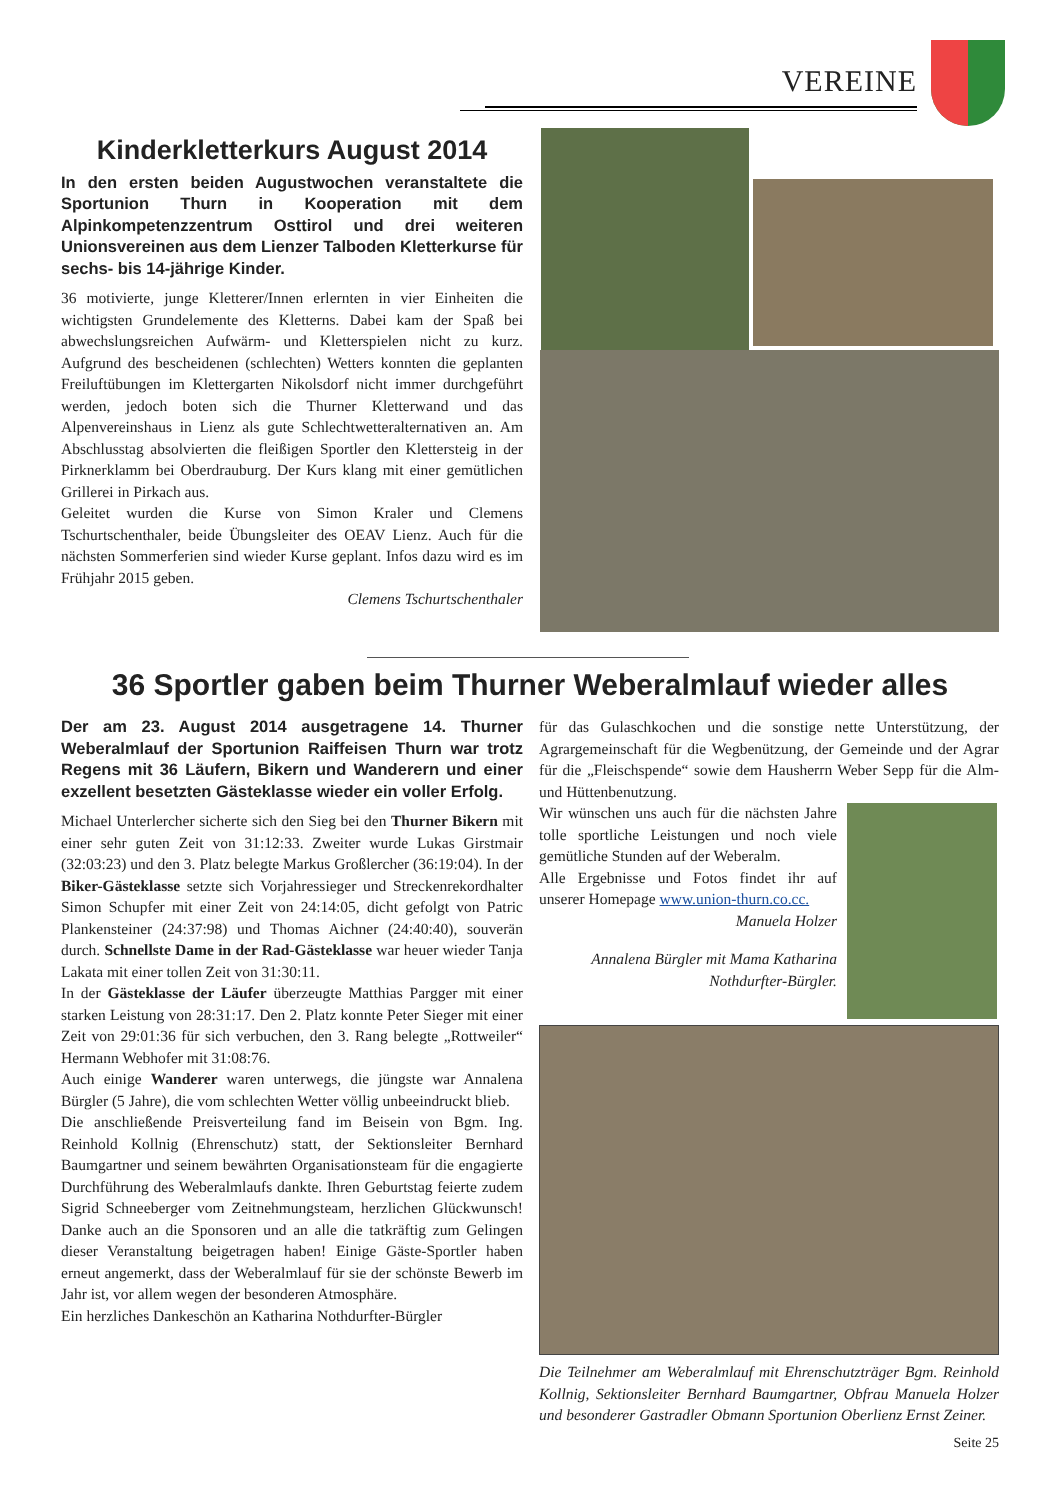VEREINE
Kinderkletterkurs August 2014
In den ersten beiden Augustwochen veranstaltete die Sportunion Thurn in Kooperation mit dem Alpinkompetenzzentrum Osttirol und drei weiteren Unionsvereinen aus dem Lienzer Talboden Kletterkurse für sechs- bis 14-jährige Kinder.
36 motivierte, junge Kletterer/Innen erlernten in vier Einheiten die wichtigsten Grundelemente des Kletterns. Dabei kam der Spaß bei abwechslungsreichen Aufwärm- und Kletterspielen nicht zu kurz. Aufgrund des bescheidenen (schlechten) Wetters konnten die geplanten Freiluftübungen im Klettergarten Nikolsdorf nicht immer durchgeführt werden, jedoch boten sich die Thurner Kletterwand und das Alpenvereinshaus in Lienz als gute Schlechtwetteralternativen an. Am Abschlusstag absolvierten die fleißigen Sportler den Klettersteig in der Pirknerklamm bei Oberdrauburg. Der Kurs klang mit einer gemütlichen Grillerei in Pirkach aus.
Geleitet wurden die Kurse von Simon Kraler und Clemens Tschurtschenthaler, beide Übungsleiter des OEAV Lienz. Auch für die nächsten Sommerferien sind wieder Kurse geplant. Infos dazu wird es im Frühjahr 2015 geben.
Clemens Tschurtschenthaler
36 Sportler gaben beim Thurner Weberalmlauf wieder alles
Der am 23. August 2014 ausgetragene 14. Thurner Weberalmlauf der Sportunion Raiffeisen Thurn war trotz Regens mit 36 Läufern, Bikern und Wanderern und einer exzellent besetzten Gästeklasse wieder ein voller Erfolg.
Michael Unterlercher sicherte sich den Sieg bei den Thurner Bikern mit einer sehr guten Zeit von 31:12:33. Zweiter wurde Lukas Girstmair (32:03:23) und den 3. Platz belegte Markus Großlercher (36:19:04). In der Biker-Gästeklasse setzte sich Vorjahressieger und Streckenrekordhalter Simon Schupfer mit einer Zeit von 24:14:05, dicht gefolgt von Patric Plankensteiner (24:37:98) und Thomas Aichner (24:40:40), souverän durch. Schnellste Dame in der Rad-Gästeklasse war heuer wieder Tanja Lakata mit einer tollen Zeit von 31:30:11.
In der Gästeklasse der Läufer überzeugte Matthias Pargger mit einer starken Leistung von 28:31:17. Den 2. Platz konnte Peter Sieger mit einer Zeit von 29:01:36 für sich verbuchen, den 3. Rang belegte „Rottweiler“ Hermann Webhofer mit 31:08:76.
Auch einige Wanderer waren unterwegs, die jüngste war Annalena Bürgler (5 Jahre), die vom schlechten Wetter völlig unbeeindruckt blieb.
Die anschließende Preisverteilung fand im Beisein von Bgm. Ing. Reinhold Kollnig (Ehrenschutz) statt, der Sektionsleiter Bernhard Baumgartner und seinem bewährten Organisationsteam für die engagierte Durchführung des Weberalmlaufs dankte. Ihren Geburtstag feierte zudem Sigrid Schneeberger vom Zeitnehmungsteam, herzlichen Glückwunsch! Danke auch an die Sponsoren und an alle die tatkräftig zum Gelingen dieser Veranstaltung beigetragen haben! Einige Gäste-Sportler haben erneut angemerkt, dass der Weberalmlauf für sie der schönste Bewerb im Jahr ist, vor allem wegen der besonderen Atmosphäre.
Ein herzliches Dankeschön an Katharina Nothdurfter-Bürgler
für das Gulaschkochen und die sonstige nette Unterstützung, der Agrargemeinschaft für die Wegbenützung, der Gemeinde und der Agrar für die „Fleischspende“ sowie dem Hausherrn Weber Sepp für die Alm- und Hüttenbenutzung.
Wir wünschen uns auch für die nächsten Jahre tolle sportliche Leistungen und noch viele gemütliche Stunden auf der Weberalm.
Alle Ergebnisse und Fotos findet ihr auf unserer Homepage www.union-thurn.co.cc.
Manuela Holzer
Annalena Bürgler mit Mama Katharina Nothdurfter-Bürgler.
Die Teilnehmer am Weberalmlauf mit Ehrenschutzträger Bgm. Reinhold Kollnig, Sektionsleiter Bernhard Baumgartner, Obfrau Manuela Holzer und besonderer Gastradler Obmann Sportunion Oberlienz Ernst Zeiner.
Seite 25